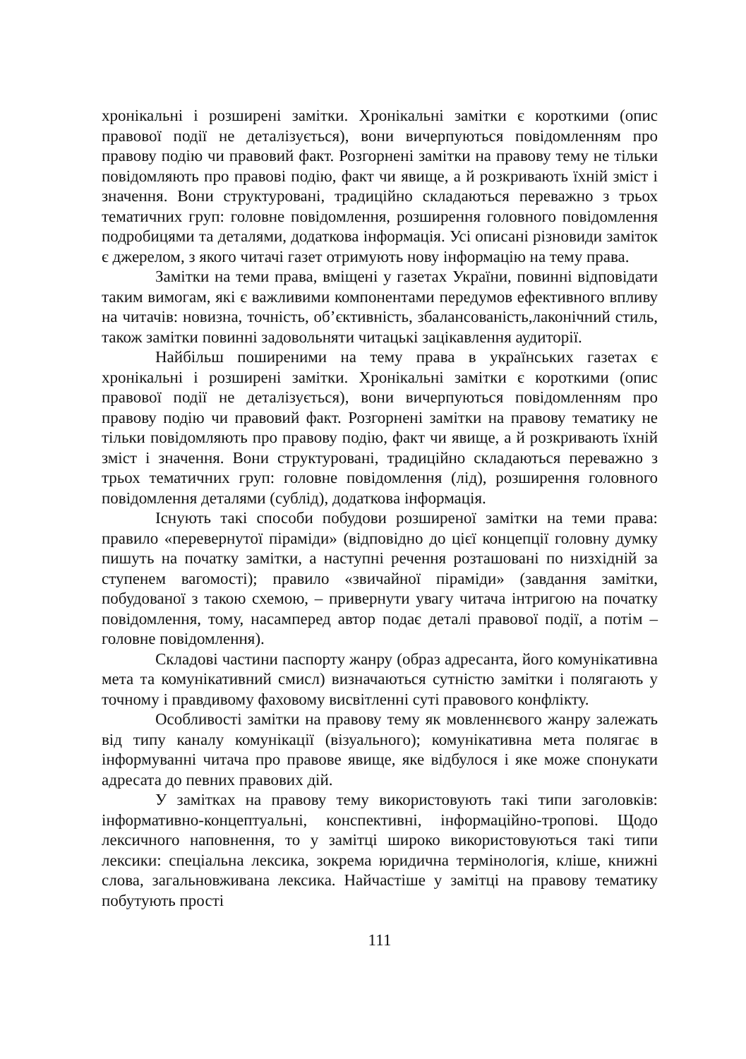хронікальні і розширені замітки. Хронікальні замітки є короткими (опис правової події не деталізується), вони вичерпуються повідомленням про правову подію чи правовий факт. Розгорнені замітки на правову тему не тільки повідомляють про правові подію, факт чи явище, а й розкривають їхній зміст і значення. Вони структуровані, традиційно складаються переважно з трьох тематичних груп: головне повідомлення, розширення головного повідомлення подробицями та деталями, додаткова інформація. Усі описані різновиди заміток є джерелом, з якого читачі газет отримують нову інформацію на тему права.
Замітки на теми права, вміщені у газетах України, повинні відповідати таким вимогам, які є важливими компонентами передумов ефективного впливу на читачів: новизна, точність, об’єктивність, збалансованість,лаконічний стиль, також замітки повинні задовольняти читацькі зацікавлення аудиторії.
Найбільш поширеними на тему права в українських газетах є хронікальні і розширені замітки. Хронікальні замітки є короткими (опис правової події не деталізується), вони вичерпуються повідомленням про правову подію чи правовий факт. Розгорнені замітки на правову тематику не тільки повідомляють про правову подію, факт чи явище, а й розкривають їхній зміст і значення. Вони структуровані, традиційно складаються переважно з трьох тематичних груп: головне повідомлення (лід), розширення головного повідомлення деталями (сублід), додаткова інформація.
Існують такі способи побудови розширеної замітки на теми права: правило «перевернутої піраміди» (відповідно до цієї концепції головну думку пишуть на початку замітки, а наступні речення розташовані по низхідній за ступенем вагомості); правило «звичайної піраміди» (завдання замітки, побудованої з такою схемою, – привернути увагу читача інтригою на початку повідомлення, тому, насамперед автор подає деталі правової події, а потім – головне повідомлення).
Складові частини паспорту жанру (образ адресанта, його комунікативна мета та комунікативний смисл) визначаються сутністю замітки і полягають у точному і правдивому фаховому висвітленні суті правового конфлікту.
Особливості замітки на правову тему як мовленнєвого жанру залежать від типу каналу комунікації (візуального); комунікативна мета полягає в інформуванні читача про правове явище, яке відбулося і яке може спонукати адресата до певних правових дій.
У замітках на правову тему використовують такі типи заголовків: інформативно-концептуальні, конспективні, інформаційно-тропові. Щодо лексичного наповнення, то у замітці широко використовуються такі типи лексики: спеціальна лексика, зокрема юридична термінологія, кліше, книжні слова, загальновживана лексика. Найчастіше у замітці на правову тематику побутують прості
111